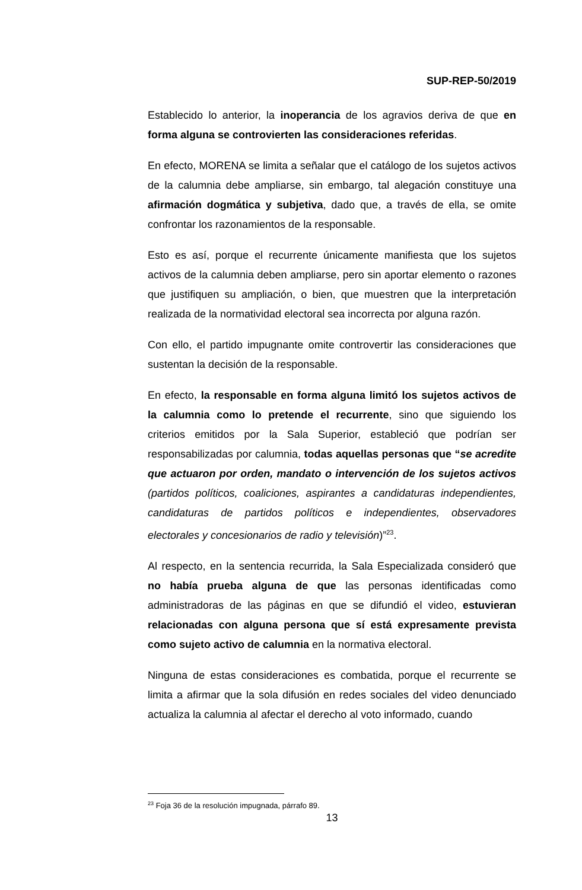SUP-REP-50/2019
Establecido lo anterior, la inoperancia de los agravios deriva de que en forma alguna se controvierten las consideraciones referidas.
En efecto, MORENA se limita a señalar que el catálogo de los sujetos activos de la calumnia debe ampliarse, sin embargo, tal alegación constituye una afirmación dogmática y subjetiva, dado que, a través de ella, se omite confrontar los razonamientos de la responsable.
Esto es así, porque el recurrente únicamente manifiesta que los sujetos activos de la calumnia deben ampliarse, pero sin aportar elemento o razones que justifiquen su ampliación, o bien, que muestren que la interpretación realizada de la normatividad electoral sea incorrecta por alguna razón.
Con ello, el partido impugnante omite controvertir las consideraciones que sustentan la decisión de la responsable.
En efecto, la responsable en forma alguna limitó los sujetos activos de la calumnia como lo pretende el recurrente, sino que siguiendo los criterios emitidos por la Sala Superior, estableció que podrían ser responsabilizadas por calumnia, todas aquellas personas que “se acredite que actuaron por orden, mandato o intervención de los sujetos activos (partidos políticos, coaliciones, aspirantes a candidaturas independientes, candidaturas de partidos políticos e independientes, observadores electorales y concesionarios de radio y televisión)”<sup>23</sup>.
Al respecto, en la sentencia recurrida, la Sala Especializada consideró que no había prueba alguna de que las personas identificadas como administradoras de las páginas en que se difundió el video, estuvieran relacionadas con alguna persona que sí está expresamente prevista como sujeto activo de calumnia en la normativa electoral.
Ninguna de estas consideraciones es combatida, porque el recurrente se limita a afirmar que la sola difusión en redes sociales del video denunciado actualiza la calumnia al afectar el derecho al voto informado, cuando
<sup>23</sup> Foja 36 de la resolución impugnada, párrafo 89.
13